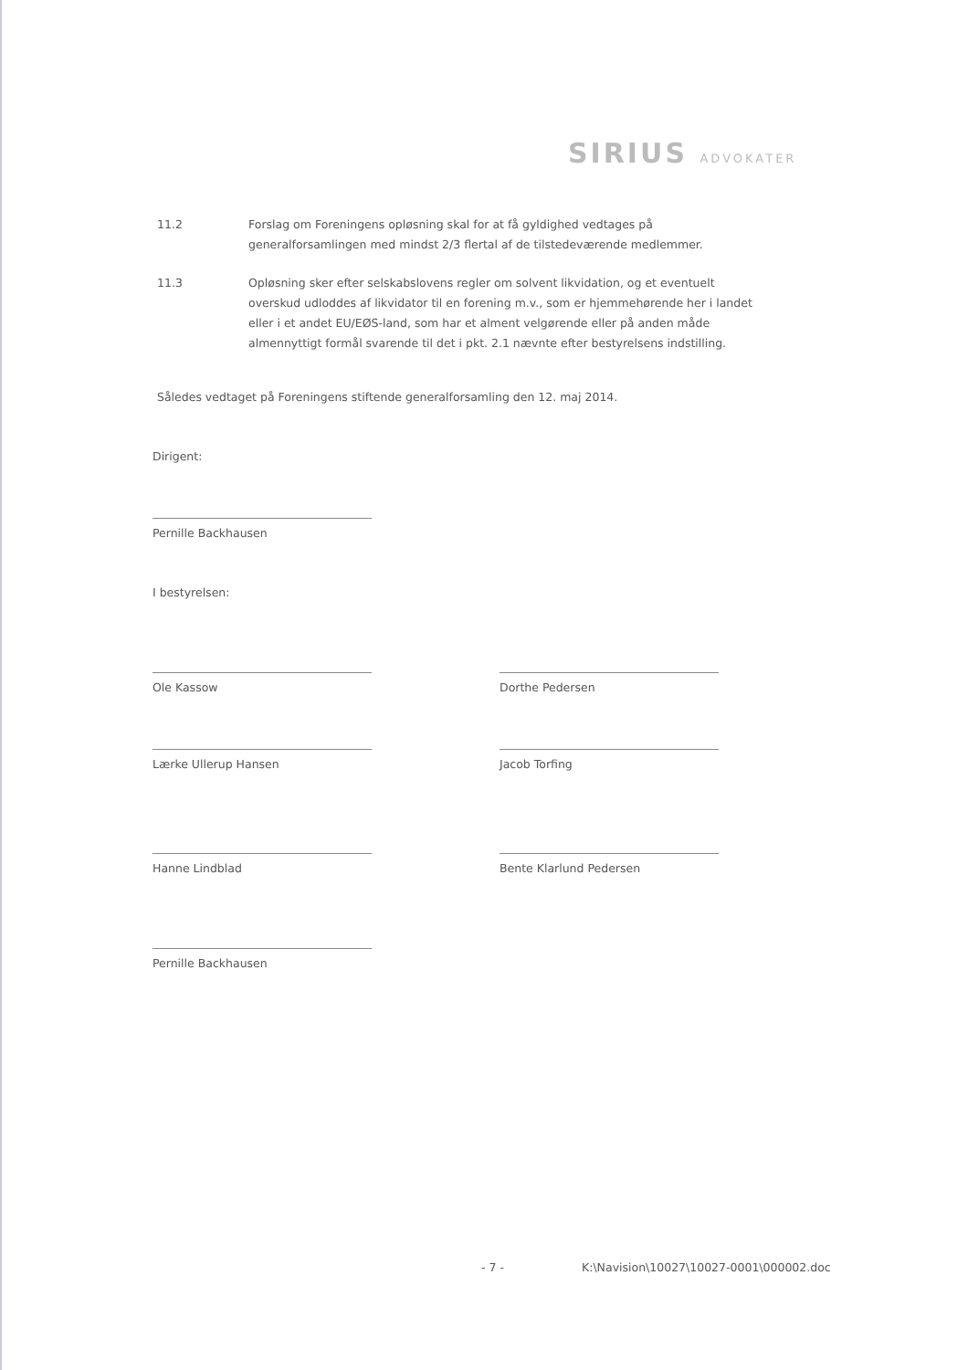SIRIUS ADVOKATER
11.2 Forslag om Foreningens opløsning skal for at få gyldighed vedtages på generalforsamlingen med mindst 2/3 flertal af de tilstedeværende medlemmer.
11.3 Opløsning sker efter selskabslovens regler om solvent likvidation, og et eventuelt overskud udloddes af likvidator til en forening m.v., som er hjemmehørende her i landet eller i et andet EU/EØS-land, som har et alment velgørende eller på anden måde almennyttigt formål svarende til det i pkt. 2.1 nævnte efter bestyrelsens indstilling.
Således vedtaget på Foreningens stiftende generalforsamling den 12. maj 2014.
Dirigent:
Pernille Backhausen
I bestyrelsen:
Ole Kassow Dorthe Pedersen
Lærke Ullerup Hansen Jacob Torfing
Hanne Lindblad Bente Klarlund Pedersen
Pernille Backhausen
- 7 -
K:\Navision\10027\10027-0001\000002.doc